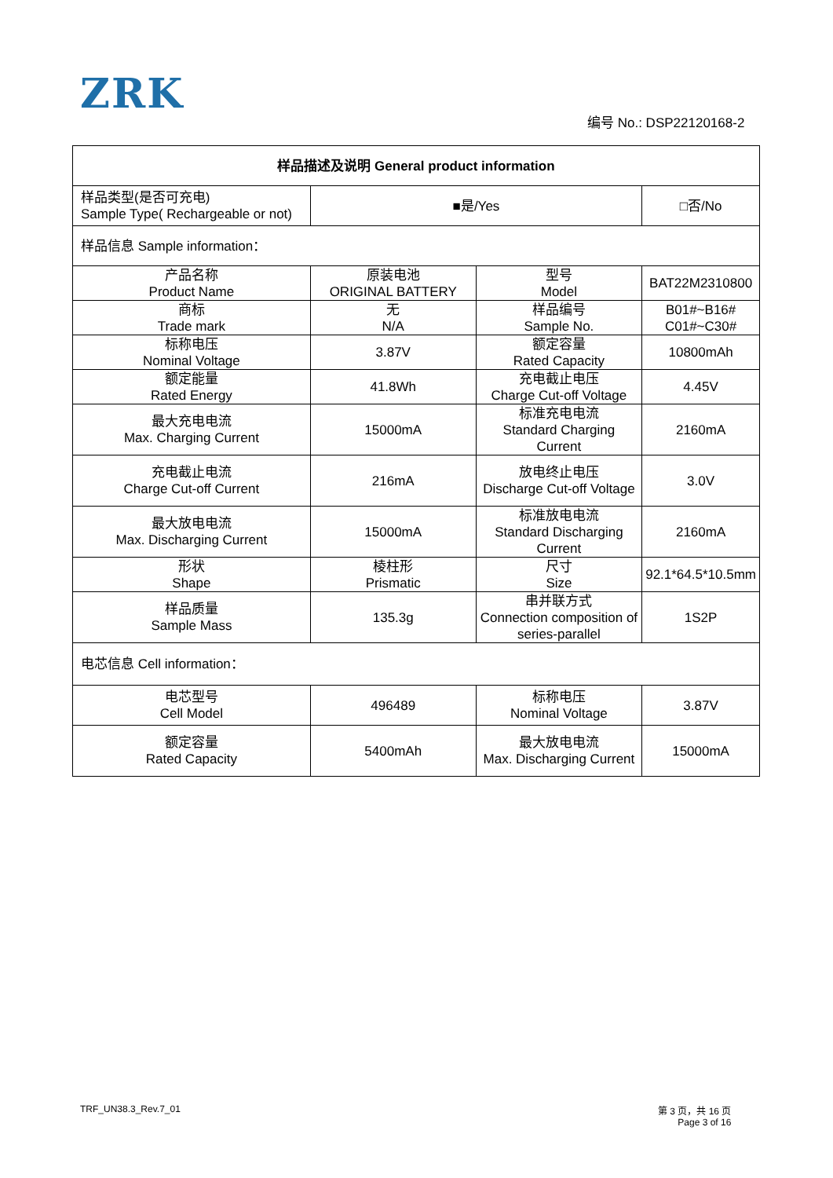ZRK
编号 No.: DSP22120168-2
| 样品描述及说明 General product information | | | |
| --- | --- | --- | --- |
| 样品类型(是否可充电) Sample Type( Rechargeable or not) | ■是/Yes | | □否/No |
| 样品信息 Sample information： | | | |
| 产品名称 Product Name | 原装电池 ORIGINAL BATTERY | 型号 Model | BAT22M2310800 |
| 商标 Trade mark | 无 N/A | 样品编号 Sample No. | B01#~B16# C01#~C30# |
| 标称电压 Nominal Voltage | 3.87V | 额定容量 Rated Capacity | 10800mAh |
| 额定能量 Rated Energy | 41.8Wh | 充电截止电压 Charge Cut-off Voltage | 4.45V |
| 最大充电电流 Max. Charging Current | 15000mA | 标准充电电流 Standard Charging Current | 2160mA |
| 充电截止电流 Charge Cut-off Current | 216mA | 放电终止电压 Discharge Cut-off Voltage | 3.0V |
| 最大放电电流 Max. Discharging Current | 15000mA | 标准放电电流 Standard Discharging Current | 2160mA |
| 形状 Shape | 棱柱形 Prismatic | 尺寸 Size | 92.1*64.5*10.5mm |
| 样品质量 Sample Mass | 135.3g | 串并联方式 Connection composition of series-parallel | 1S2P |
| 电芯信息 Cell information： | | | |
| 电芯型号 Cell Model | 496489 | 标称电压 Nominal Voltage | 3.87V |
| 额定容量 Rated Capacity | 5400mAh | 最大放电电流 Max. Discharging Current | 15000mA |
TRF_UN38.3_Rev.7_01
第 3 页，共 16 页
Page 3 of 16